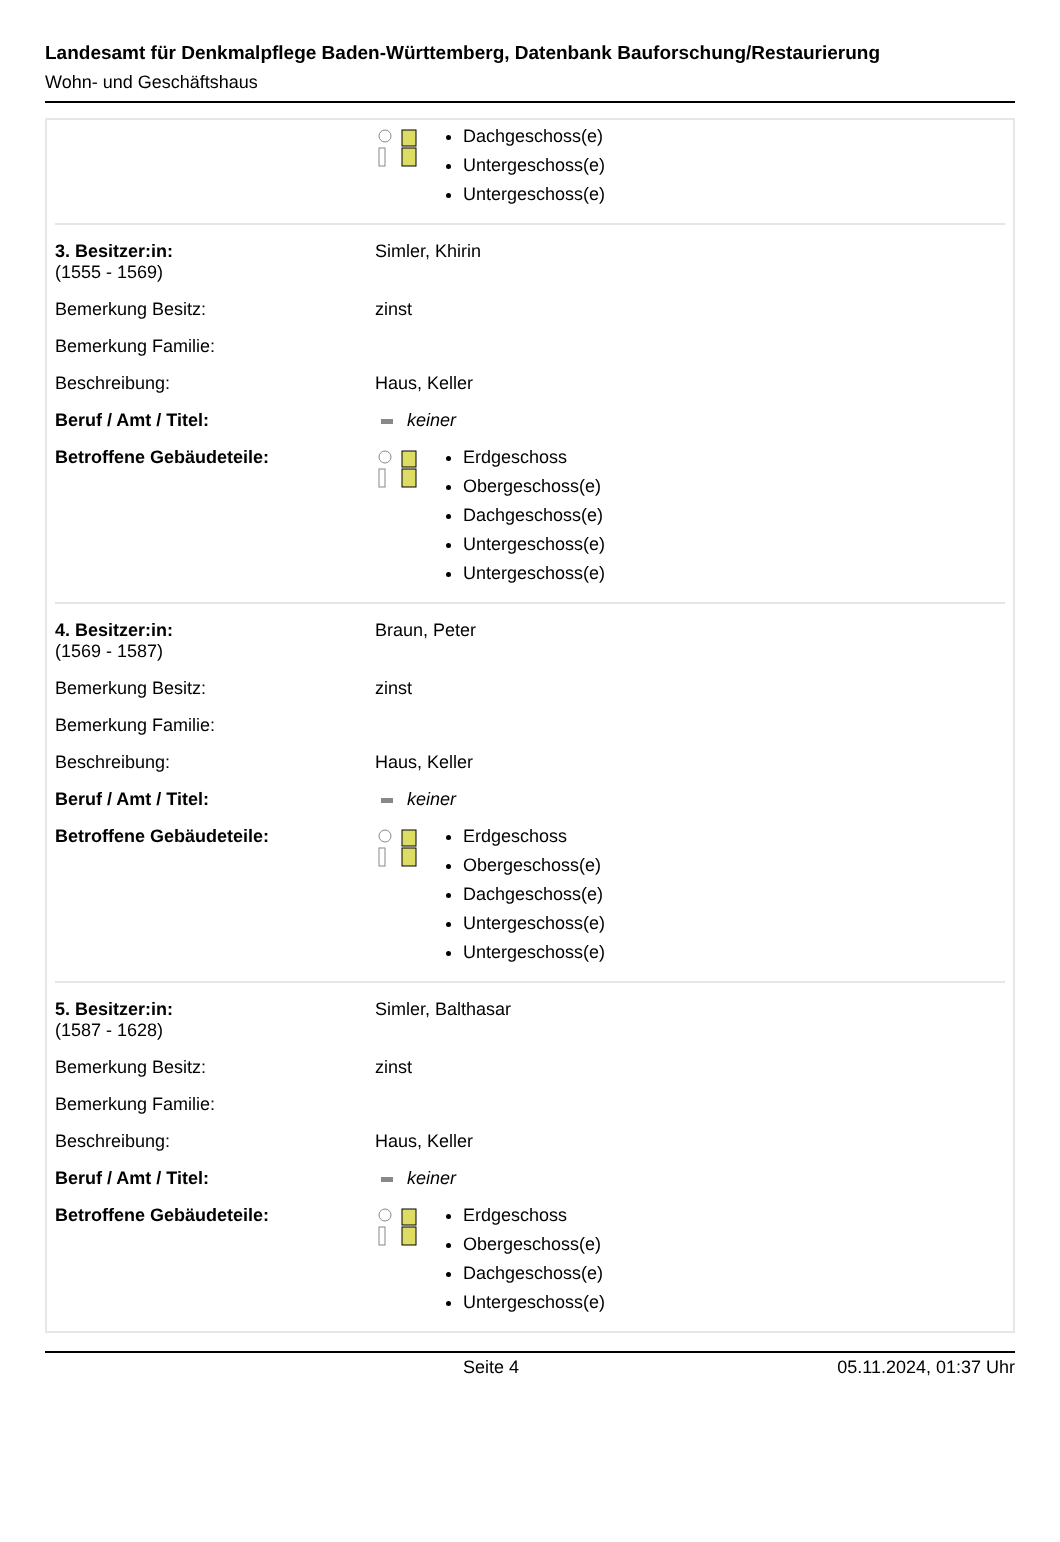Landesamt für Denkmalpflege Baden-Württemberg, Datenbank Bauforschung/Restaurierung
Wohn- und Geschäftshaus
| | Dachgeschoss(e) Untergeschoss(e) Untergeschoss(e) |
| 3. Besitzer:in: (1555 - 1569) | Simler, Khirin |
| Bemerkung Besitz: | zinst |
| Bemerkung Familie: | |
| Beschreibung: | Haus, Keller |
| Beruf / Amt / Titel: | keiner |
| Betroffene Gebäudeteile: | Erdgeschoss Obergeschoss(e) Dachgeschoss(e) Untergeschoss(e) Untergeschoss(e) |
| 4. Besitzer:in: (1569 - 1587) | Braun, Peter |
| Bemerkung Besitz: | zinst |
| Bemerkung Familie: | |
| Beschreibung: | Haus, Keller |
| Beruf / Amt / Titel: | keiner |
| Betroffene Gebäudeteile: | Erdgeschoss Obergeschoss(e) Dachgeschoss(e) Untergeschoss(e) Untergeschoss(e) |
| 5. Besitzer:in: (1587 - 1628) | Simler, Balthasar |
| Bemerkung Besitz: | zinst |
| Bemerkung Familie: | |
| Beschreibung: | Haus, Keller |
| Beruf / Amt / Titel: | keiner |
| Betroffene Gebäudeteile: | Erdgeschoss Obergeschoss(e) Dachgeschoss(e) Untergeschoss(e) |
Seite 4 05.11.2024, 01:37 Uhr